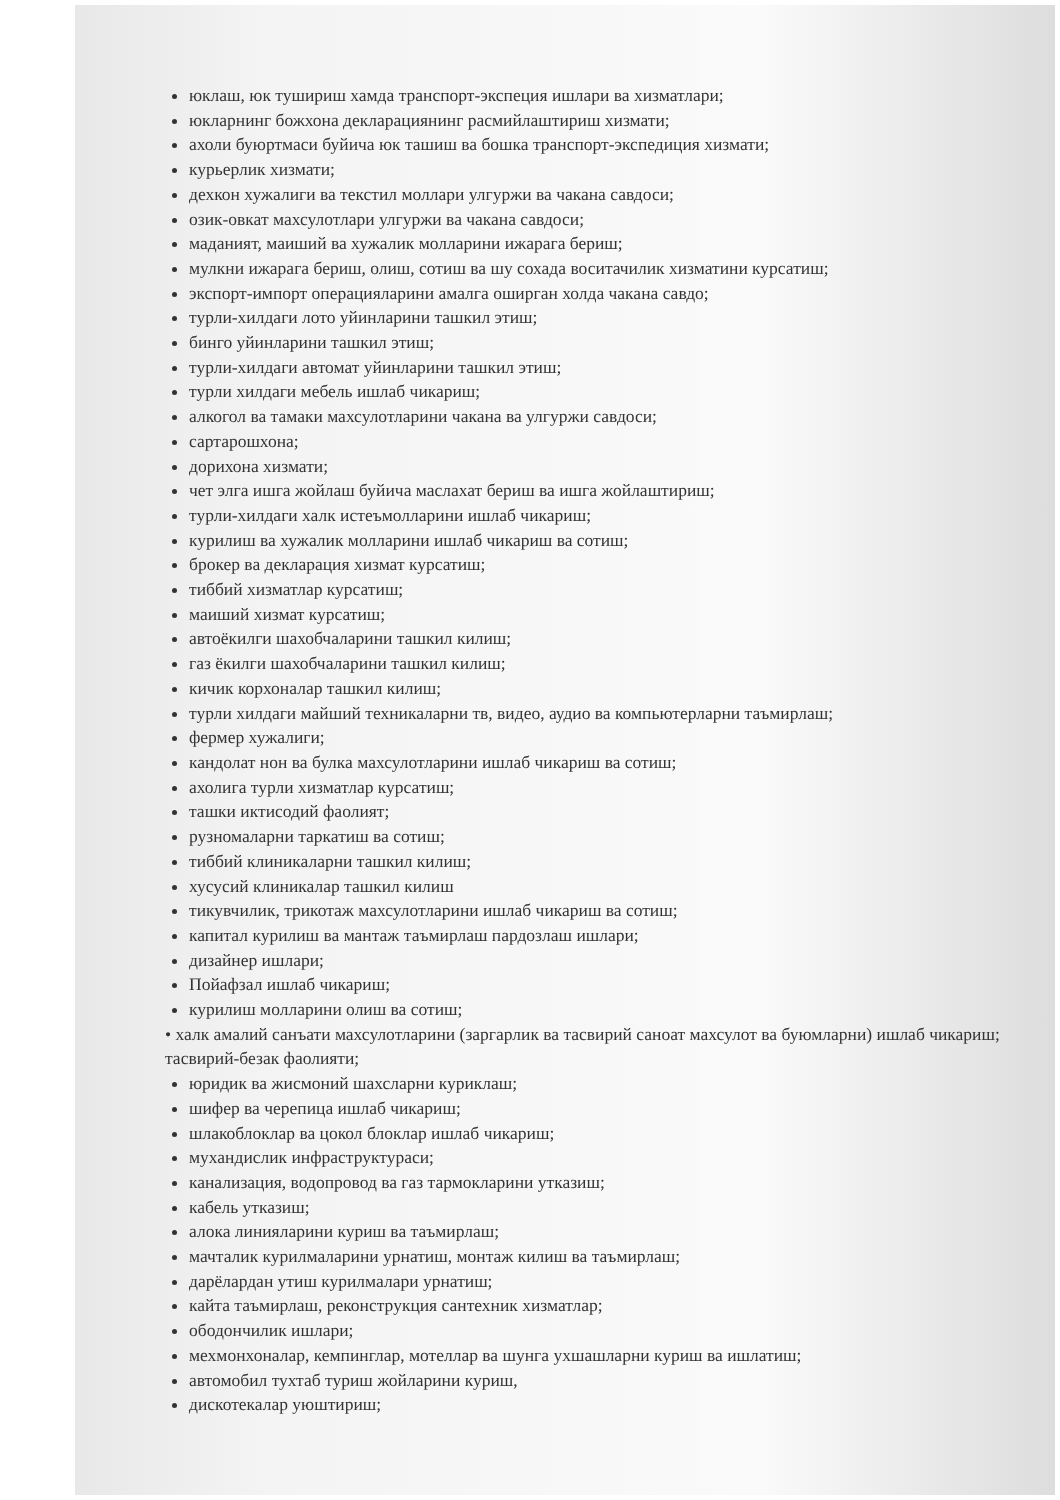юклаш, юк тушириш хамда транспорт-экспеция ишлари ва хизматлари;
юкларнинг божхона декларациянинг расмийлаштириш хизмати;
ахоли буюртмаси буйича юк ташиш ва бошка транспорт-экспедиция хизмати;
курьерлик хизмати;
дехкон хужалиги ва текстил моллари улгуржи ва чакана савдоси;
озик-овкат махсулотлари улгуржи ва чакана савдоси;
маданият, маиший ва хужалик молларини ижарага бериш;
мулкни ижарага бериш, олиш, сотиш ва шу сохада воситачилик хизматини курсатиш;
экспорт-импорт операцияларини амалга оширган холда чакана савдо;
турли-хилдаги лото уйинларини ташкил этиш;
бинго уйинларини ташкил этиш;
турли-хилдаги автомат уйинларини ташкил этиш;
турли хилдаги мебель ишлаб чикариш;
алкогол ва тамаки махсулотларини чакана ва улгуржи савдоси;
сартарошхона;
дорихона хизмати;
чет элга ишга жойлаш буйича маслахат бериш ва ишга жойлаштириш;
турли-хилдаги халк истеъмолларини ишлаб чикариш;
курилиш ва хужалик молларини ишлаб чикариш ва сотиш;
брокер ва декларация хизмат курсатиш;
тиббий хизматлар курсатиш;
маиший хизмат курсатиш;
автоёкилги шахобчаларини ташкил килиш;
газ ёкилги шахобчаларини ташкил килиш;
кичик корхоналар ташкил килиш;
турли хилдаги майший техникаларни тв, видео, аудио ва компьютерларни таъмирлаш;
фермер хужалиги;
кандолат нон ва булка махсулотларини ишлаб чикариш ва сотиш;
ахолига турли хизматлар курсатиш;
ташки иктисодий фаолият;
рузномаларни таркатиш ва сотиш;
тиббий клиникаларни ташкил килиш;
хусусий клиникалар ташкил килиш
тикувчилик, трикотаж махсулотларини ишлаб чикариш ва сотиш;
капитал курилиш ва мантаж таъмирлаш пардозлаш ишлари;
дизайнер ишлари;
Пойафзал ишлаб чикариш;
курилиш молларини олиш ва сотиш;
• халк амалий санъати махсулотларини (заргарлик ва тасвирий саноат махсулот ва буюмларни) ишлаб чикариш; тасвирий-безак фаолияти;
юридик ва жисмоний шахсларни куриклаш;
шифер ва черепица ишлаб чикариш;
шлакоблоклар ва цокол блоклар ишлаб чикариш;
мухандислик инфраструктураси;
канализация, водопровод ва газ тармокларини утказиш;
кабель утказиш;
алока линияларини куриш ва таъмирлаш;
мачталик курилмаларини урнатиш, монтаж килиш ва таъмирлаш;
дарёлардан утиш курилмалари урнатиш;
кайта таъмирлаш, реконструкция сантехник хизматлар;
ободончилик ишлари;
мехмонхоналар, кемпинглар, мотеллар ва шунга ухшашларни куриш ва ишлатиш;
автомобил тухтаб туриш жойларини куриш,
дискотекалар уюштириш;